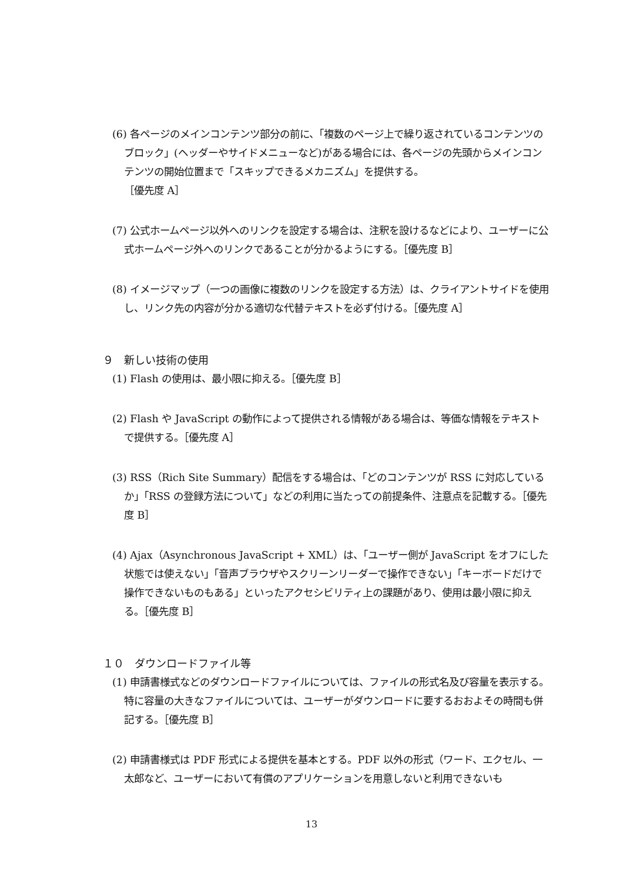(6) 各ページのメインコンテンツ部分の前に、「複数のページ上で繰り返されているコンテンツのブロック」(ヘッダーやサイドメニューなど)がある場合には、各ページの先頭からメインコンテンツの開始位置まで「スキップできるメカニズム」を提供する。
［優先度 A］
(7) 公式ホームページ以外へのリンクを設定する場合は、注釈を設けるなどにより、ユーザーに公式ホームページ外へのリンクであることが分かるようにする。［優先度 B］
(8) イメージマップ（一つの画像に複数のリンクを設定する方法）は、クライアントサイドを使用し、リンク先の内容が分かる適切な代替テキストを必ず付ける。［優先度 A］
９　新しい技術の使用
(1) Flash の使用は、最小限に抑える。［優先度 B］
(2) Flash や JavaScript の動作によって提供される情報がある場合は、等価な情報をテキストで提供する。［優先度 A］
(3) RSS（Rich Site Summary）配信をする場合は、「どのコンテンツが RSS に対応しているか」「RSS の登録方法について」などの利用に当たっての前提条件、注意点を記載する。［優先度 B］
(4) Ajax（Asynchronous JavaScript + XML）は、「ユーザー側が JavaScript をオフにした状態では使えない」「音声ブラウザやスクリーンリーダーで操作できない」「キーボードだけで操作できないものもある」といったアクセシビリティ上の課題があり、使用は最小限に抑える。［優先度 B］
１０　ダウンロードファイル等
(1) 申請書様式などのダウンロードファイルについては、ファイルの形式名及び容量を表示する。特に容量の大きなファイルについては、ユーザーがダウンロードに要するおおよその時間も併記する。［優先度 B］
(2) 申請書様式は PDF 形式による提供を基本とする。PDF 以外の形式（ワード、エクセル、一太郎など、ユーザーにおいて有償のアプリケーションを用意しないと利用できないも
13